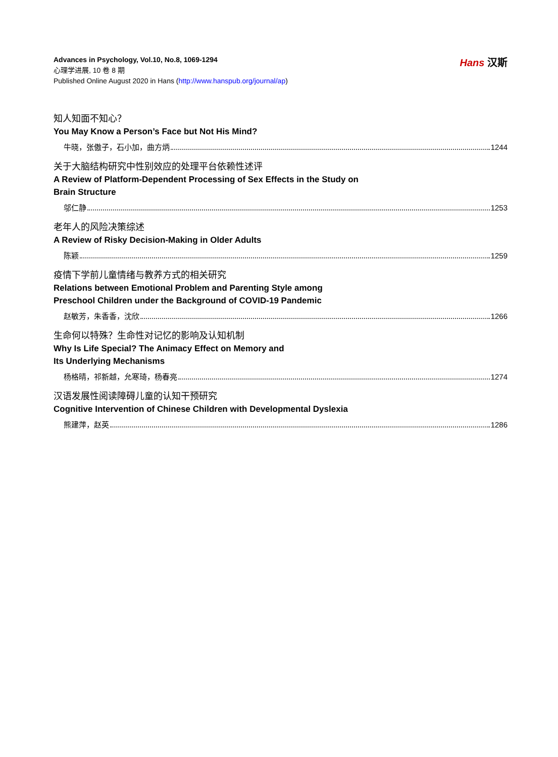Advances in Psychology, Vol.10, No.8, 1069-1294
心理学进展, 10 卷 8 期
Published Online August 2020 in Hans (http://www.hanspub.org/journal/ap)
Hans 汉斯
知人知面不知心？
You May Know a Person’s Face but Not His Mind?
牛晓，张傲子，石小加，曲方炳 1244
关于大脑结构研究中性别效应的处理平台依赖性述评
A Review of Platform-Dependent Processing of Sex Effects in the Study on
Brain Structure
邬仁静 1253
老年人的风险决策综述
A Review of Risky Decision-Making in Older Adults
陈颖 1259
疫情下学前儿童情绪与教养方式的相关研究
Relations between Emotional Problem and Parenting Style among
Preschool Children under the Background of COVID-19 Pandemic
赵敏芳，朱香香，沈欣 1266
生命何以特殊？生命性对记忆的影响及认知机制
Why Is Life Special? The Animacy Effect on Memory and
Its Underlying Mechanisms
杨格晴，祁新越，允寒琦，杨春亮 1274
汉语发展性阅读障碍儿童的认知干预研究
Cognitive Intervention of Chinese Children with Developmental Dyslexia
熊建萍，赵英 1286